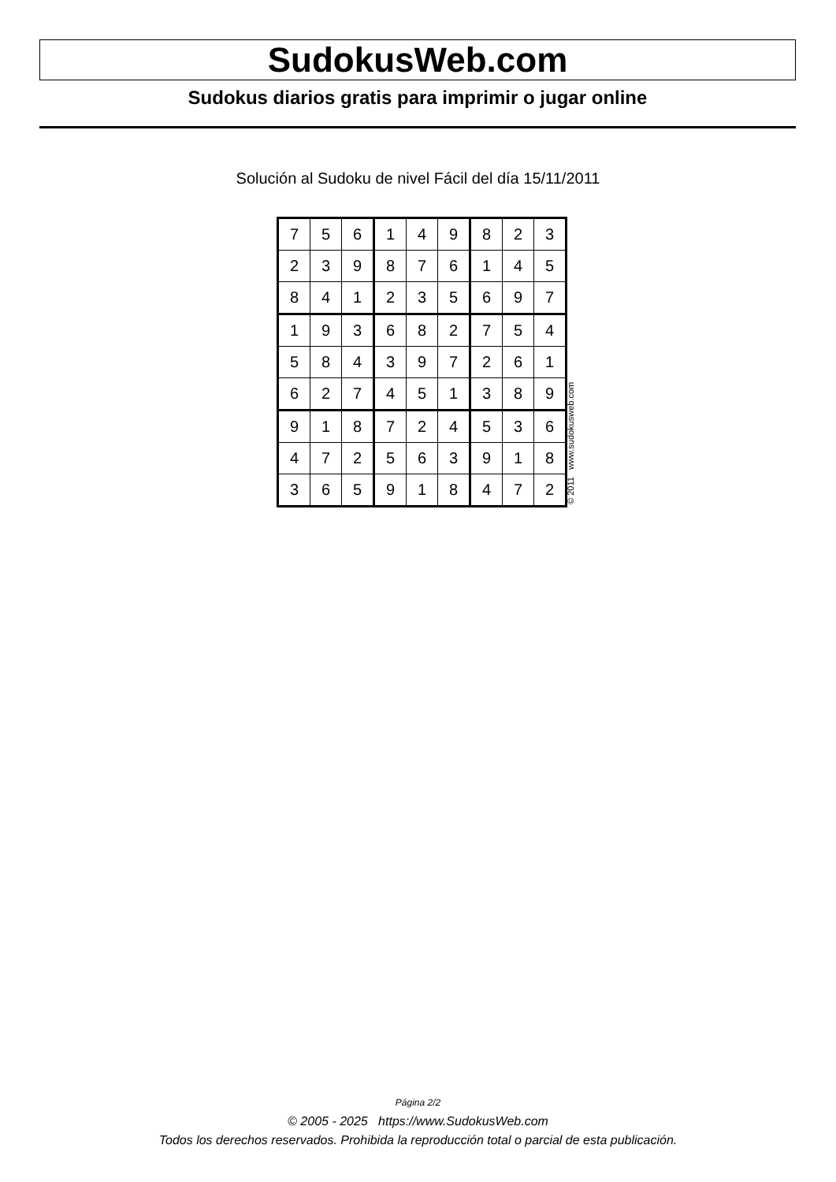SudokusWeb.com
Sudokus diarios gratis para imprimir o jugar online
Solución al Sudoku de nivel Fácil del día 15/11/2011
| 7 | 5 | 6 | 1 | 4 | 9 | 8 | 2 | 3 |
| 2 | 3 | 9 | 8 | 7 | 6 | 1 | 4 | 5 |
| 8 | 4 | 1 | 2 | 3 | 5 | 6 | 9 | 7 |
| 1 | 9 | 3 | 6 | 8 | 2 | 7 | 5 | 4 |
| 5 | 8 | 4 | 3 | 9 | 7 | 2 | 6 | 1 |
| 6 | 2 | 7 | 4 | 5 | 1 | 3 | 8 | 9 |
| 9 | 1 | 8 | 7 | 2 | 4 | 5 | 3 | 6 |
| 4 | 7 | 2 | 5 | 6 | 3 | 9 | 1 | 8 |
| 3 | 6 | 5 | 9 | 1 | 8 | 4 | 7 | 2 |
© 2011 www.sudokusweb.com
Página 2/2
© 2005 - 2025 https://www.SudokusWeb.com
Todos los derechos reservados. Prohibida la reproducción total o parcial de esta publicación.